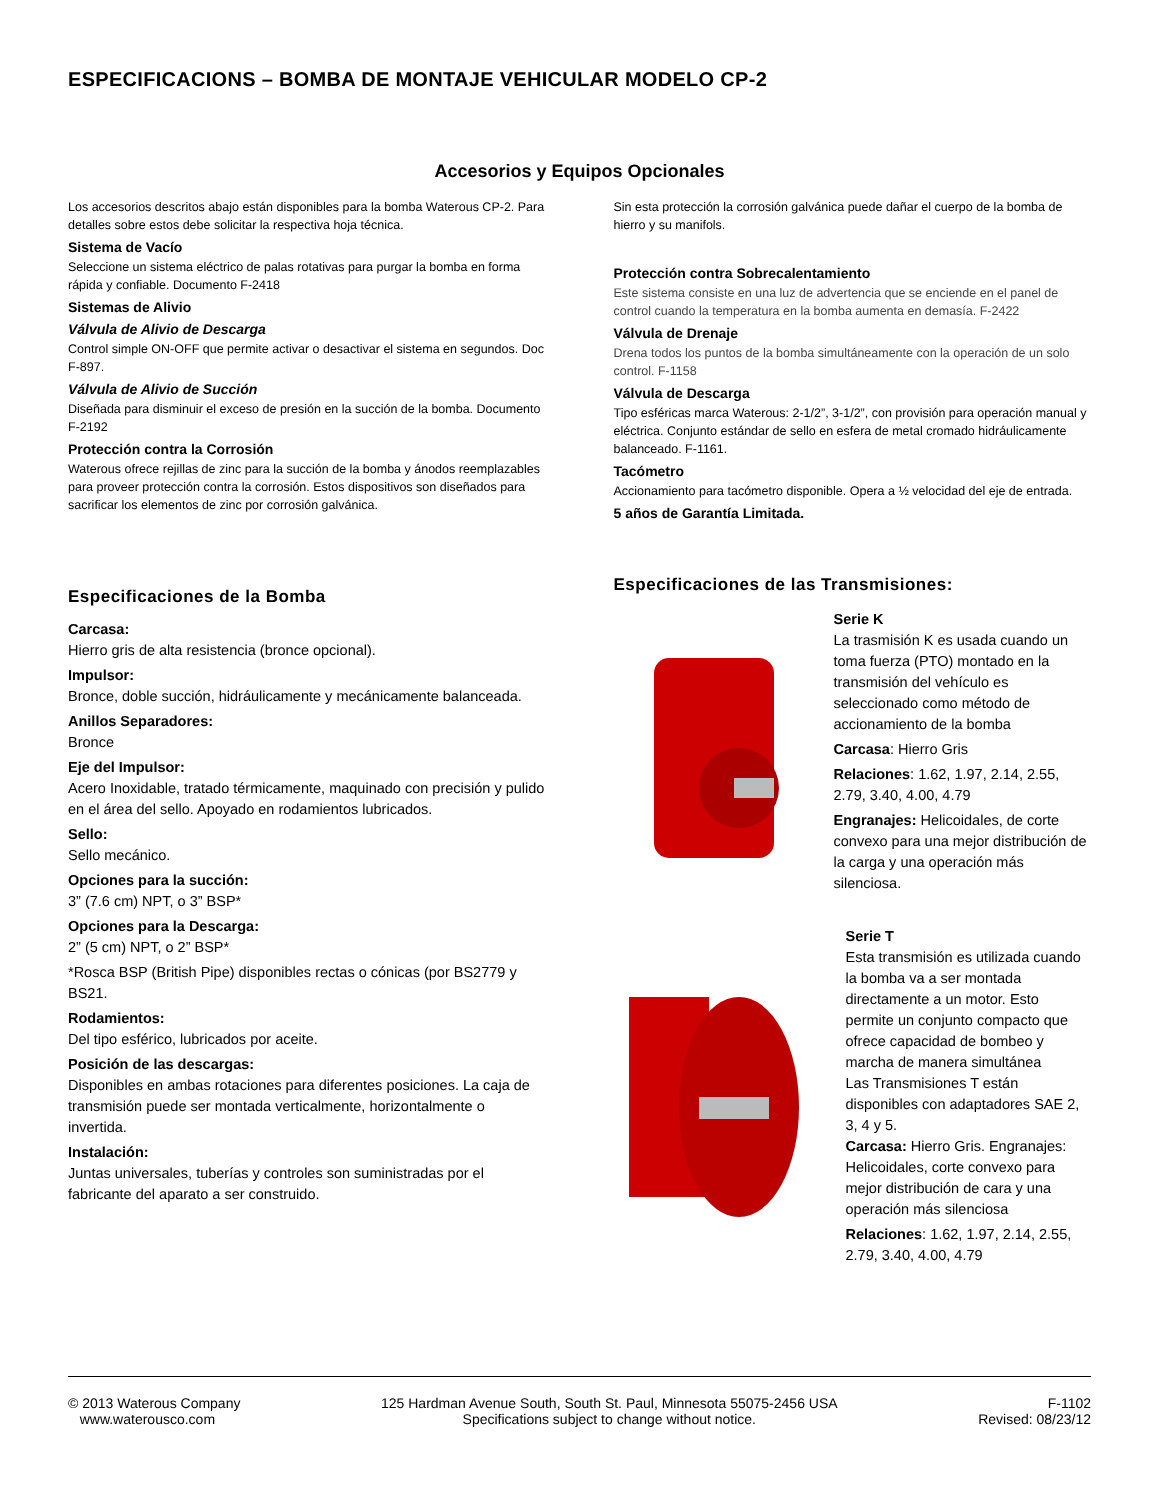ESPECIFICACIONS – BOMBA DE MONTAJE VEHICULAR MODELO CP-2
Accesorios y Equipos Opcionales
Los accesorios descritos abajo están disponibles para la bomba Waterous CP-2. Para detalles sobre estos debe solicitar la respectiva hoja técnica.
Sistema de Vacío
Seleccione un sistema eléctrico de palas rotativas para purgar la bomba en forma rápida y confiable. Documento F-2418
Sistemas de Alivio
Válvula de Alivio de Descarga
Control simple ON-OFF que permite activar o desactivar el sistema en segundos. Doc F-897.
Válvula de Alivio de Succión
Diseñada para disminuir el exceso de presión en la succión de la bomba. Documento F-2192
Protección contra la Corrosión
Waterous ofrece rejillas de zinc para la succión de la bomba y ánodos reemplazables para proveer protección contra la corrosión. Estos dispositivos son diseñados para sacrificar los elementos de zinc por corrosión galvánica.
Sin esta protección la corrosión galvánica puede dañar el cuerpo de la bomba de hierro y su manifols.
Protección contra Sobrecalentamiento
Este sistema consiste en una luz de advertencia que se enciende en el panel de control cuando la temperatura en la bomba aumenta en demasía. F-2422
Válvula de Drenaje
Drena todos los puntos de la bomba simultáneamente con la operación de un solo control. F-1158
Válvula de Descarga
Tipo esféricas marca Waterous: 2-1/2”, 3-1/2”, con provisión para operación manual y eléctrica. Conjunto estándar de sello en esfera de metal cromado hidráulicamente balanceado. F-1161.
Tacómetro
Accionamiento para tacómetro disponible. Opera a ½ velocidad del eje de entrada.
5 años de Garantía Limitada.
Especificaciones de la Bomba
Carcasa:
Hierro gris de alta resistencia (bronce opcional).
Impulsor:
Bronce, doble succión, hidráulicamente y mecánicamente balanceada.
Anillos Separadores:
Bronce
Eje del Impulsor:
Acero Inoxidable, tratado térmicamente, maquinado con precisión y pulido en el área del sello. Apoyado en rodamientos lubricados.
Sello:
Sello mecánico.
Opciones para la succión:
3” (7.6 cm) NPT, o 3” BSP*
Opciones para la Descarga:
2” (5 cm) NPT, o 2” BSP*
*Rosca BSP (British Pipe) disponibles rectas o cónicas (por BS2779 y BS21.
Rodamientos:
Del tipo esférico, lubricados por aceite.
Posición de las descargas:
Disponibles en ambas rotaciones para diferentes posiciones. La caja de transmisión puede ser montada verticalmente, horizontalmente o invertida.
Instalación:
Juntas universales, tuberías y controles son suministradas por el fabricante del aparato a ser construido.
Especificaciones de las Transmisiones:
Serie K
La trasmisión K es usada cuando un toma fuerza (PTO) montado en la transmisión del vehículo es seleccionado como método de accionamiento de la bomba
Carcasa: Hierro Gris
Relaciones: 1.62, 1.97, 2.14, 2.55, 2.79, 3.40, 4.00, 4.79
Engranajes: Helicoidales, de corte convexo para una mejor distribución de la carga y una operación más silenciosa.
Serie T
Esta transmisión es utilizada cuando la bomba va a ser montada directamente a un motor. Esto permite un conjunto compacto que ofrece capacidad de bombeo y marcha de manera simultánea
Las Transmisiones T están disponibles con adaptadores SAE 2, 3, 4 y 5.
Carcasa: Hierro Gris. Engranajes: Helicoidales, corte convexo para mejor distribución de cara y una operación más silenciosa
Relaciones: 1.62, 1.97, 2.14, 2.55, 2.79, 3.40, 4.00, 4.79
© 2013 Waterous Company
www.waterousco.com
125 Hardman Avenue South, South St. Paul, Minnesota 55075-2456 USA
Specifications subject to change without notice.
F-1102
Revised: 08/23/12